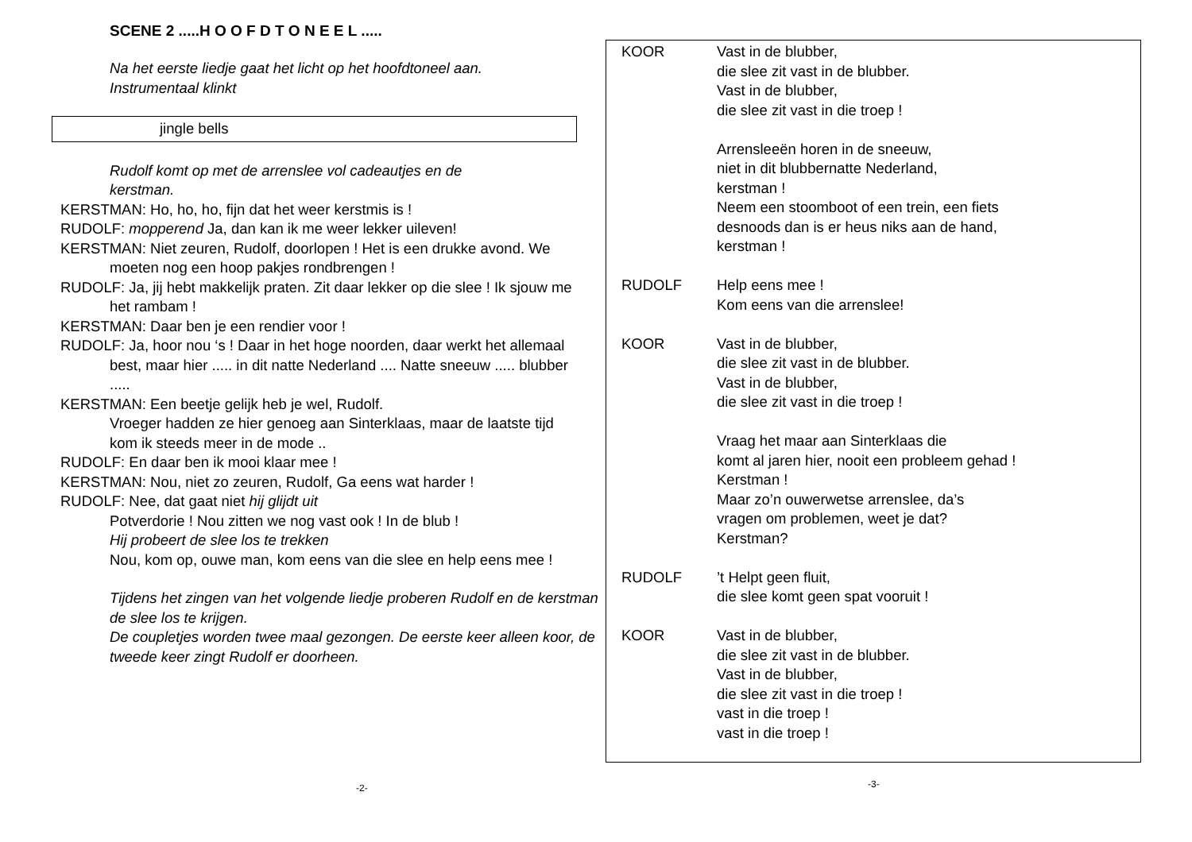SCENE 2 .....H O O F D T O N E E L .....
Na het eerste liedje gaat het licht op het hoofdtoneel aan.
Instrumentaal klinkt
jingle bells
Rudolf komt op met de arrenslee vol cadeautjes en de
kerstman.
KERSTMAN: Ho, ho, ho, fijn dat het weer kerstmis is !
RUDOLF: mopperend Ja, dan kan ik me weer lekker uileven!
KERSTMAN: Niet zeuren, Rudolf, doorlopen ! Het is een drukke avond. We moeten nog een hoop pakjes rondbrengen !
RUDOLF: Ja, jij hebt makkelijk praten. Zit daar lekker op die slee ! Ik sjouw me het rambam !
KERSTMAN: Daar ben je een rendier voor !
RUDOLF: Ja, hoor nou ‘s ! Daar in het hoge noorden, daar werkt het allemaal best, maar hier ..... in dit natte Nederland .... Natte sneeuw ..... blubber .....
KERSTMAN: Een beetje gelijk heb je wel, Rudolf.
Vroeger hadden ze hier genoeg aan Sinterklaas, maar de laatste tijd kom ik steeds meer in de mode ..
RUDOLF: En daar ben ik mooi klaar mee !
KERSTMAN: Nou, niet zo zeuren, Rudolf, Ga eens wat harder !
RUDOLF: Nee, dat gaat niet hij glijdt uit
Potverdorie ! Nou zitten we nog vast ook ! In de blub !
Hij probeert de slee los te trekken
Nou, kom op, ouwe man, kom eens van die slee en help eens mee !
Tijdens het zingen van het volgende liedje proberen Rudolf en de kerstman de slee los te krijgen.
De coupletjes worden twee maal gezongen. De eerste keer alleen koor, de tweede keer zingt Rudolf er doorheen.
-2-
KOOR Vast in de blubber,
die slee zit vast in de blubber.
Vast in de blubber,
die slee zit vast in die troep !
Arrensleeën horen in de sneeuw,
niet in dit blubbernatte Nederland,
kerstman !
Neem een stoomboot of een trein, een fiets
desnoods dan is er heus niks aan de hand,
kerstman !
RUDOLF Help eens mee !
Kom eens van die arrenslee!
KOOR Vast in de blubber,
die slee zit vast in de blubber.
Vast in de blubber,
die slee zit vast in die troep !
Vraag het maar aan Sinterklaas die
komt al jaren hier, nooit een probleem gehad !
Kerstman !
Maar zo’n ouwerwetse arrenslee, da’s
vragen om problemen, weet je dat?
Kerstman?
RUDOLF ’t Helpt geen fluit,
die slee komt geen spat vooruit !
KOOR Vast in de blubber,
die slee zit vast in de blubber.
Vast in de blubber,
die slee zit vast in die troep !
vast in die troep !
vast in die troep !
-3-